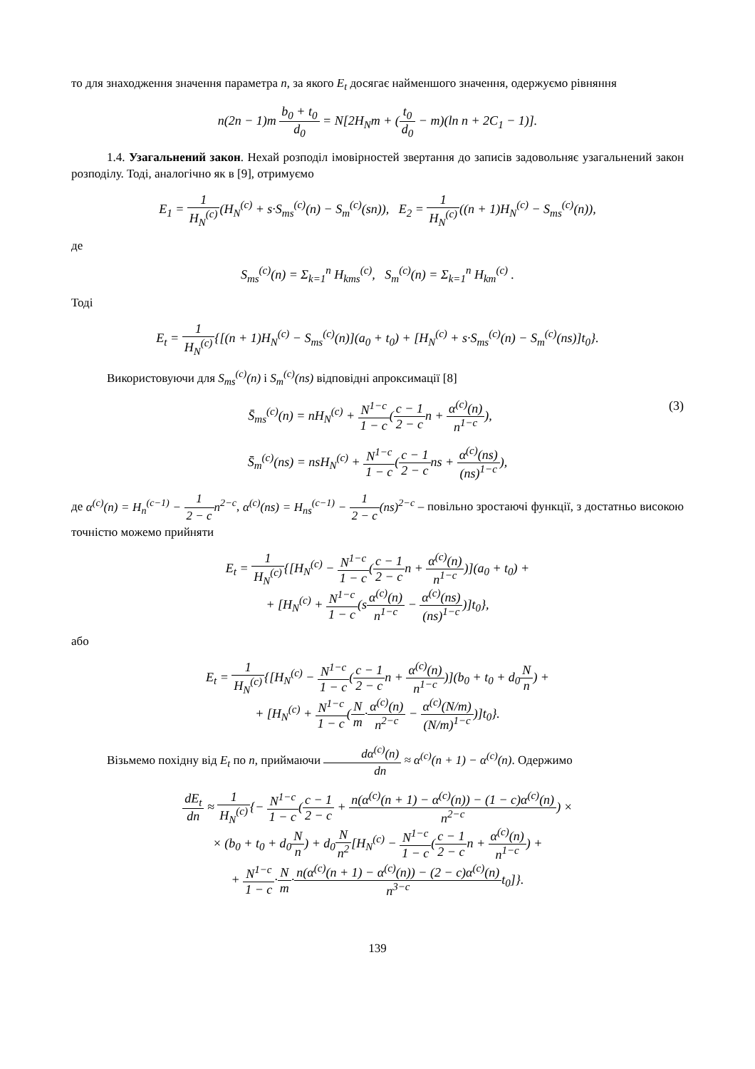то для знаходження значення параметра n, за якого E<sub>t</sub> досягає найменшого значення, одержуємо рівняння
n(2n − 1)m b<sub>0</sub> + t<sub>0</sub> d<sub>0</sub> = N[2H<sub>N</sub>m + (t<sub>0</sub> d<sub>0</sub> − m)(ln n + 2C<sub>1</sub> − 1)].
1.4. Узагальнений закон. Нехай розподіл імовірностей звертання до записів задовольняє узагальнений закон розподілу. Тоді, аналогічно як в [9], отримуємо
E<sub>1</sub> = 1 H<sub>N</sub><sup>(c)</sup>(H<sub>N</sub><sup>(c)</sup> + s·S<sub>ms</sub><sup>(c)</sup>(n) − S<sub>m</sub><sup>(c)</sup>(sn)), E<sub>2</sub> = 1 H<sub>N</sub><sup>(c)</sup>((n + 1)H<sub>N</sub><sup>(c)</sup> − S<sub>ms</sub><sup>(c)</sup>(n)),
де
S<sub>ms</sub><sup>(c)</sup>(n) = Σ<sub>k=1</sub><sup>n</sup> H<sub>kms</sub><sup>(c)</sup>, S<sub>m</sub><sup>(c)</sup>(n) = Σ<sub>k=1</sub><sup>n</sup> H<sub>km</sub><sup>(c)</sup> .
Тоді
E<sub>t</sub> = 1 H<sub>N</sub><sup>(c)</sup>{[(n + 1)H<sub>N</sub><sup>(c)</sup> − S<sub>ms</sub><sup>(c)</sup>(n)](a<sub>0</sub> + t<sub>0</sub>) + [H<sub>N</sub><sup>(c)</sup> + s·S<sub>ms</sub><sup>(c)</sup>(n) − S<sub>m</sub><sup>(c)</sup>(ns)]t<sub>0</sub>}.
Використовуючи для S<sub>ms</sub><sup>(c)</sup>(n) і S<sub>m</sub><sup>(c)</sup>(ns) відповідні апроксимації [8]
(3) S̄<sub>ms</sub><sup>(c)</sup>(n) = nH<sub>N</sub><sup>(c)</sup> + N<sup>1−c</sup> 1 − c(c − 1 2 − cn + α<sup>(c)</sup>(n) n<sup>1−c</sup>),
S̄<sub>m</sub><sup>(c)</sup>(ns) = nsH<sub>N</sub><sup>(c)</sup> + N<sup>1−c</sup> 1 − c(c − 1 2 − cns + α<sup>(c)</sup>(ns) (ns)<sup>1−c</sup>),
де α<sup>(c)</sup>(n) = H<sub>n</sub><sup>(c−1)</sup> − 1 2 − cn<sup>2−c</sup>, α<sup>(c)</sup>(ns) = H<sub>ns</sub><sup>(c−1)</sup> − 1 2 − c(ns)<sup>2−c</sup> – повільно зростаючі функції, з достатньо високою точністю можемо прийняти
E<sub>t</sub> = 1 H<sub>N</sub><sup>(c)</sup>{[H<sub>N</sub><sup>(c)</sup> − N<sup>1−c</sup> 1 − c(c − 1 2 − cn + α<sup>(c)</sup>(n) n<sup>1−c</sup>)](a<sub>0</sub> + t<sub>0</sub>) +
+ [H<sub>N</sub><sup>(c)</sup> + N<sup>1−c</sup> 1 − c(sα<sup>(c)</sup>(n) n<sup>1−c</sup> − α<sup>(c)</sup>(ns) (ns)<sup>1−c</sup>)]t<sub>0</sub>},
або
E<sub>t</sub> = 1 H<sub>N</sub><sup>(c)</sup>{[H<sub>N</sub><sup>(c)</sup> − N<sup>1−c</sup> 1 − c(c − 1 2 − cn + α<sup>(c)</sup>(n) n<sup>1−c</sup>)](b<sub>0</sub> + t<sub>0</sub> + d<sub>0</sub>N n) +
+ [H<sub>N</sub><sup>(c)</sup> + N<sup>1−c</sup> 1 − c(N m·α<sup>(c)</sup>(n) n<sup>2−c</sup> − α<sup>(c)</sup>(N/m) (N/m)<sup>1−c</sup>)]t<sub>0</sub>}.
Візьмемо похідну від E<sub>t</sub> по n, приймаючи dα<sup>(c)</sup>(n) dn ≈ α<sup>(c)</sup>(n + 1) − α<sup>(c)</sup>(n). Одержимо
dE<sub>t</sub> dn ≈ 1 H<sub>N</sub><sup>(c)</sup>{− N<sup>1−c</sup> 1 − c(c − 1 2 − c + n(α<sup>(c)</sup>(n + 1) − α<sup>(c)</sup>(n)) − (1 − c)α<sup>(c)</sup>(n) n<sup>2−c</sup>) ×
× (b<sub>0</sub> + t<sub>0</sub> + d<sub>0</sub>N n) + d<sub>0</sub>N n<sup>2</sup>[H<sub>N</sub><sup>(c)</sup> − N<sup>1−c</sup> 1 − c(c − 1 2 − cn + α<sup>(c)</sup>(n) n<sup>1−c</sup>) +
+ N<sup>1−c</sup> 1 − c·N m·n(α<sup>(c)</sup>(n + 1) − α<sup>(c)</sup>(n)) − (2 − c)α<sup>(c)</sup>(n) n<sup>3−c</sup>t<sub>0</sub>]}.
139